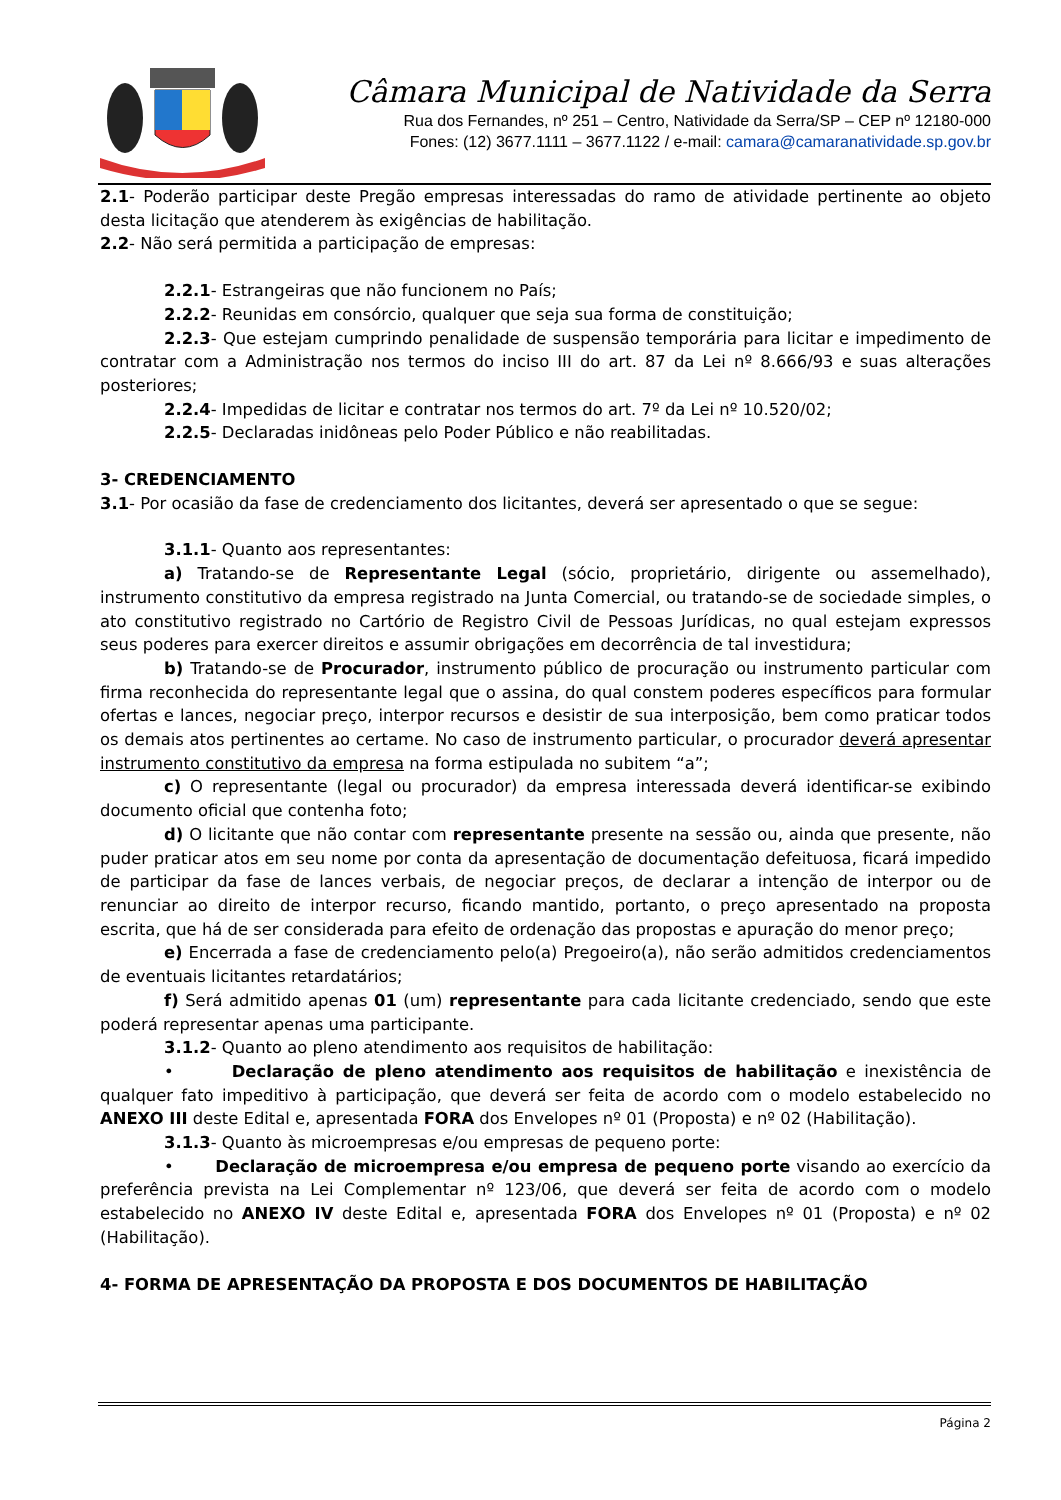Câmara Municipal de Natividade da Serra
Rua dos Fernandes, nº 251 – Centro, Natividade da Serra/SP – CEP nº 12180-000
Fones: (12) 3677.1111 – 3677.1122 / e-mail: camara@camaranatividade.sp.gov.br
2.1- Poderão participar deste Pregão empresas interessadas do ramo de atividade pertinente ao objeto desta licitação que atenderem às exigências de habilitação.
2.2- Não será permitida a participação de empresas:
2.2.1- Estrangeiras que não funcionem no País;
2.2.2- Reunidas em consórcio, qualquer que seja sua forma de constituição;
2.2.3- Que estejam cumprindo penalidade de suspensão temporária para licitar e impedimento de contratar com a Administração nos termos do inciso III do art. 87 da Lei nº 8.666/93 e suas alterações posteriores;
2.2.4- Impedidas de licitar e contratar nos termos do art. 7º da Lei nº 10.520/02;
2.2.5- Declaradas inidôneas pelo Poder Público e não reabilitadas.
3- CREDENCIAMENTO
3.1- Por ocasião da fase de credenciamento dos licitantes, deverá ser apresentado o que se segue:
3.1.1- Quanto aos representantes:
a) Tratando-se de Representante Legal (sócio, proprietário, dirigente ou assemelhado), instrumento constitutivo da empresa registrado na Junta Comercial, ou tratando-se de sociedade simples, o ato constitutivo registrado no Cartório de Registro Civil de Pessoas Jurídicas, no qual estejam expressos seus poderes para exercer direitos e assumir obrigações em decorrência de tal investidura;
b) Tratando-se de Procurador, instrumento público de procuração ou instrumento particular com firma reconhecida do representante legal que o assina, do qual constem poderes específicos para formular ofertas e lances, negociar preço, interpor recursos e desistir de sua interposição, bem como praticar todos os demais atos pertinentes ao certame. No caso de instrumento particular, o procurador deverá apresentar instrumento constitutivo da empresa na forma estipulada no subitem “a”;
c) O representante (legal ou procurador) da empresa interessada deverá identificar-se exibindo documento oficial que contenha foto;
d) O licitante que não contar com representante presente na sessão ou, ainda que presente, não puder praticar atos em seu nome por conta da apresentação de documentação defeituosa, ficará impedido de participar da fase de lances verbais, de negociar preços, de declarar a intenção de interpor ou de renunciar ao direito de interpor recurso, ficando mantido, portanto, o preço apresentado na proposta escrita, que há de ser considerada para efeito de ordenação das propostas e apuração do menor preço;
e) Encerrada a fase de credenciamento pelo(a) Pregoeiro(a), não serão admitidos credenciamentos de eventuais licitantes retardatários;
f) Será admitido apenas 01 (um) representante para cada licitante credenciado, sendo que este poderá representar apenas uma participante.
3.1.2- Quanto ao pleno atendimento aos requisitos de habilitação:
• Declaração de pleno atendimento aos requisitos de habilitação e inexistência de qualquer fato impeditivo à participação, que deverá ser feita de acordo com o modelo estabelecido no ANEXO III deste Edital e, apresentada FORA dos Envelopes nº 01 (Proposta) e nº 02 (Habilitação).
3.1.3- Quanto às microempresas e/ou empresas de pequeno porte:
• Declaração de microempresa e/ou empresa de pequeno porte visando ao exercício da preferência prevista na Lei Complementar nº 123/06, que deverá ser feita de acordo com o modelo estabelecido no ANEXO IV deste Edital e, apresentada FORA dos Envelopes nº 01 (Proposta) e nº 02 (Habilitação).
4- FORMA DE APRESENTAÇÃO DA PROPOSTA E DOS DOCUMENTOS DE HABILITAÇÃO
Página 2